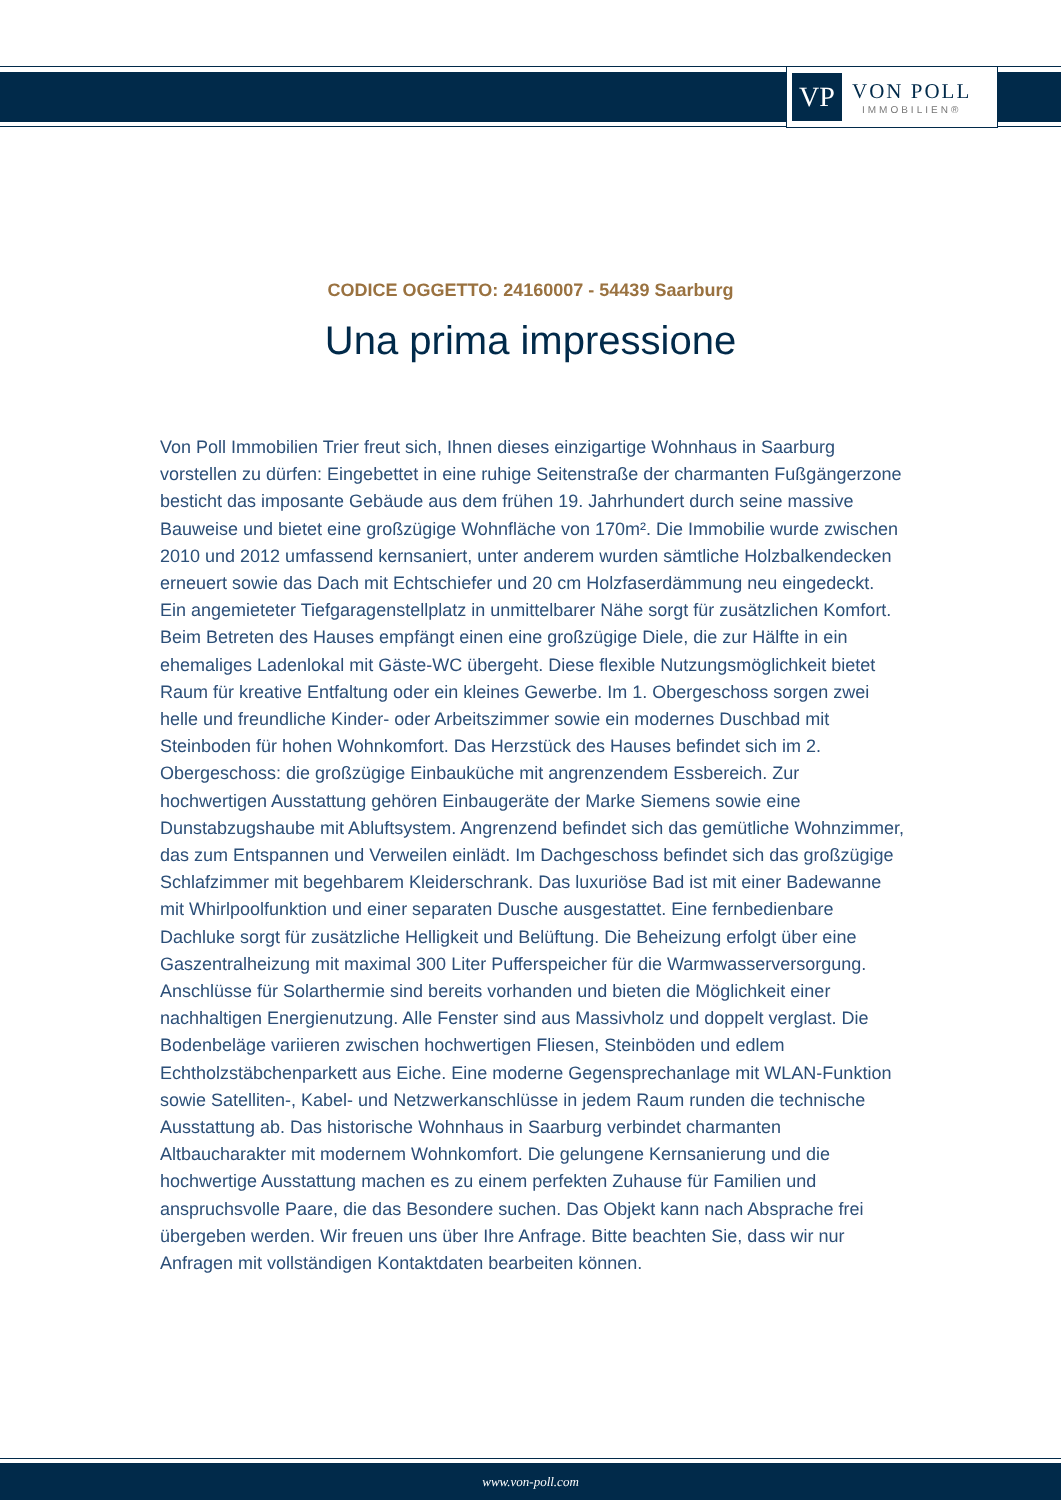VP
VON POLL
IMMOBILIEN®
CODICE OGGETTO: 24160007 - 54439 Saarburg
Una prima impressione
Von Poll Immobilien Trier freut sich, Ihnen dieses einzigartige Wohnhaus in Saarburg vorstellen zu dürfen: Eingebettet in eine ruhige Seitenstraße der charmanten Fußgängerzone besticht das imposante Gebäude aus dem frühen 19. Jahrhundert durch seine massive Bauweise und bietet eine großzügige Wohnfläche von 170m². Die Immobilie wurde zwischen 2010 und 2012 umfassend kernsaniert, unter anderem wurden sämtliche Holzbalkendecken erneuert sowie das Dach mit Echtschiefer und 20 cm Holzfaserdämmung neu eingedeckt. Ein angemieteter Tiefgaragenstellplatz in unmittelbarer Nähe sorgt für zusätzlichen Komfort. Beim Betreten des Hauses empfängt einen eine großzügige Diele, die zur Hälfte in ein ehemaliges Ladenlokal mit Gäste-WC übergeht. Diese flexible Nutzungsmöglichkeit bietet Raum für kreative Entfaltung oder ein kleines Gewerbe. Im 1. Obergeschoss sorgen zwei helle und freundliche Kinder- oder Arbeitszimmer sowie ein modernes Duschbad mit Steinboden für hohen Wohnkomfort. Das Herzstück des Hauses befindet sich im 2. Obergeschoss: die großzügige Einbauküche mit angrenzendem Essbereich. Zur hochwertigen Ausstattung gehören Einbaugeräte der Marke Siemens sowie eine Dunstabzugshaube mit Abluftsystem. Angrenzend befindet sich das gemütliche Wohnzimmer, das zum Entspannen und Verweilen einlädt. Im Dachgeschoss befindet sich das großzügige Schlafzimmer mit begehbarem Kleiderschrank. Das luxuriöse Bad ist mit einer Badewanne mit Whirlpoolfunktion und einer separaten Dusche ausgestattet. Eine fernbedienbare Dachluke sorgt für zusätzliche Helligkeit und Belüftung. Die Beheizung erfolgt über eine Gaszentralheizung mit maximal 300 Liter Pufferspeicher für die Warmwasserversorgung. Anschlüsse für Solarthermie sind bereits vorhanden und bieten die Möglichkeit einer nachhaltigen Energienutzung. Alle Fenster sind aus Massivholz und doppelt verglast. Die Bodenbeläge variieren zwischen hochwertigen Fliesen, Steinböden und edlem Echtholzstäbchenparkett aus Eiche. Eine moderne Gegensprechanlage mit WLAN-Funktion sowie Satelliten-, Kabel- und Netzwerkanschlüsse in jedem Raum runden die technische Ausstattung ab. Das historische Wohnhaus in Saarburg verbindet charmanten Altbaucharakter mit modernem Wohnkomfort. Die gelungene Kernsanierung und die hochwertige Ausstattung machen es zu einem perfekten Zuhause für Familien und anspruchsvolle Paare, die das Besondere suchen. Das Objekt kann nach Absprache frei übergeben werden. Wir freuen uns über Ihre Anfrage. Bitte beachten Sie, dass wir nur Anfragen mit vollständigen Kontaktdaten bearbeiten können.
www.von-poll.com